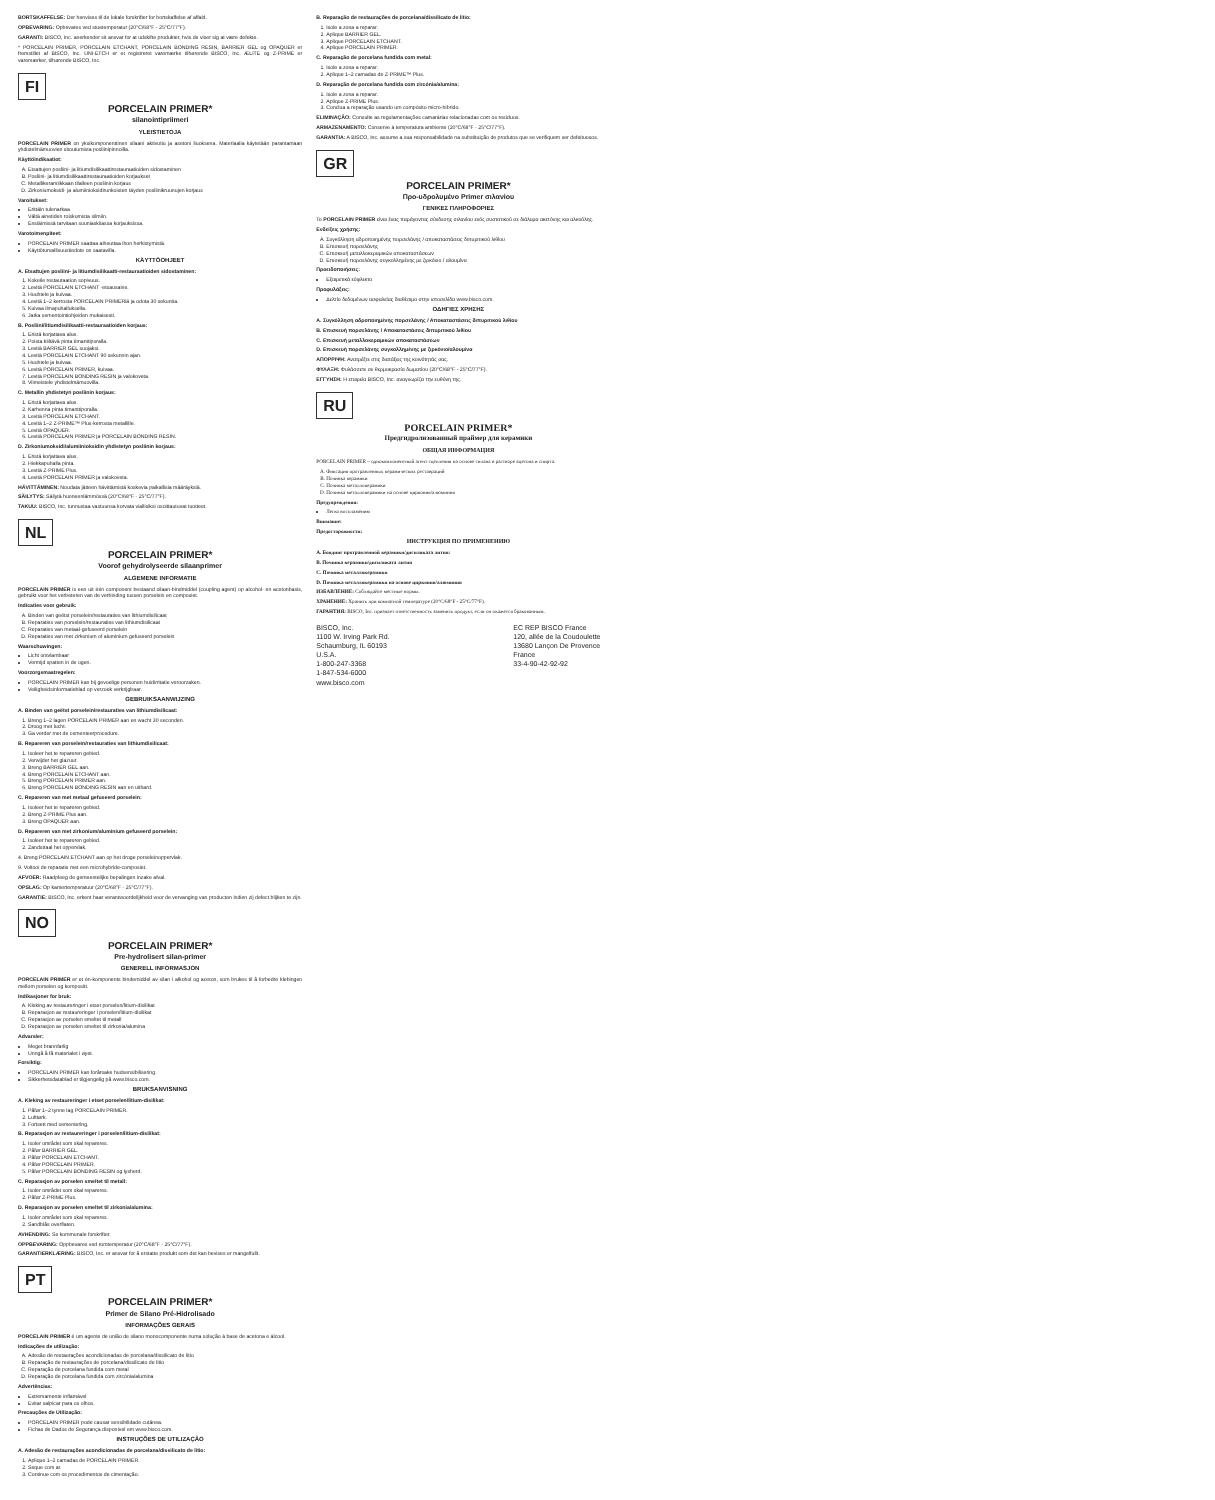BORTSKAFFELSE: Der henvises til de lokale forskrifter for bortskaffelse af affald.
OPBEVARING: Opbevares ved stuetemperatur (20°C/68°F - 25°C/77°F).
GARANTI: BISCO, Inc. anerkender sit ansvar for at udskifte produkter, hvis de viser sig at være defekte.
* PORCELAIN PRIMER, PORCELAIN ETCHANT, PORCELAIN BONDING RESIN, BARRIER GEL og OPAQUER er fremstillet af BISCO, Inc. UNI-ETCH er et registreret varemærke tilhørende BISCO, Inc. ÆLITE og Z-PRIME er varemærker, tilhørende BISCO, Inc.
FI
PORCELAIN PRIMER*
silanointipriimeri
YLEISTIETOJA
PORCELAIN PRIMER on yksikomponenttinen silaani aktivoitu ja asetoni liuoksena. Materiaalia käytetään parantamaan yhdistelmämuovien sitoutumista posliinipinnoilla.
Käyttöindikaatiot:
A. Etsattujen posliini- ja litiumdisilikaattirestauraatioiden sidostaminen
B. Posliini- ja litiumdisilikaattirestauraatioiden korjaukset
C. Metallikeramiikkaan tilalleen posliinin korjaus
D. Zirkoniumoksidi- ja alumiinioksidirunkoisten täyden posliinikruunujen korjaus
Varoitukset:
Erittäin tulenarkaa
Vältä ainetiden roiskumista silmiin.
Ensiäimissä tarvitaan suuniaskiiassa korjauksissa.
Varotoimenpiteet:
PORCELAIN PRIMER saattaa aiheuttaa ihon herkistymistä.
Käyttöturvallisuustiedote on saatavilla.
KÄYTTÖOHJEET
A. Etsattujen posliini- ja litiumdisilikaatti-restauraatioiden sidostaminen:
1. Kokeile restauraation sopivuus.
2. Levitä PORCELAIN ETCHANT -etsausaine.
3. Huuhtele ja kuivaa.
4. Levitä 1–2 kerrosta PORCELAIN PRIMERiä ja odota 30 sekuntia.
5. Kuivaa ilmapuhalluksella.
6. Jatka sementointiohjeiden mukaisesti.
B. Posliini/litiumdisilikaatti-restauraatioiden korjaus:
1. Eristä korjattava alue.
2. Poista kiiltävä pinta timanttiporalla.
3. Levitä BARRIER GEL suojaksi.
4. Levitä PORCELAIN ETCHANT 90 sekunnin ajan.
5. Huuhtele ja kuivaa.
6. Levitä PORCELAIN PRIMER, kuivaa.
7. Levitä PORCELAIN BONDING RESIN ja valokoveta.
8. Viimeistele yhdistelmämuovilla.
C. Metallin yhdistetyn posliinin korjaus:
1. Eristä korjattava alue.
2. Karhenna pinta timanttiporalla.
3. Levitä PORCELAIN ETCHANT.
4. Levitä 1–2 Z-PRIME™ Plus-kerrosta metallille.
5. Levitä OPAQUER.
6. Levitä PORCELAIN PRIMER ja PORCELAIN BONDING RESIN.
D. Zirkoniumoksidi/alumiinioksidin yhdistetyn posliinin korjaus:
1. Eristä korjattava alue.
2. Hiekkapuhalla pinta.
3. Levitä Z-PRIME Plus.
4. Levitä PORCELAIN PRIMER ja valokoveta.
HÄVITTÄMINEN: Noudata jätteen hävittämistä koskevia paikallisia määräyksiä.
SÄILYTYS: Säilytä huoneenlämmössä (20°C/68°F - 25°C/77°F).
TAKUU: BISCO, Inc. tunnustaa vastuunsa korvata viallisiksi osoittautuvat tuotteet.
NL
PORCELAIN PRIMER*
Voorof gehydrolyseerde silaanprimer
ALGEMENE INFORMATIE
PORCELAIN PRIMER is een uit één component bestaand silaan-bindmiddel (coupling agent) op alcohol- en acetonbasis, gebruikt voor het verbeteren van de verbinding tussen porselein en composiet.
Indicaties voor gebruik:
A. Binden van geëtst porselein/restauraties van lithiumdisilicaat
B. Reparaties van porselein/restauraties van lithiumdisilicaat
C. Reparaties van metaal-gefuseerd porselein
D. Reparaties van met zirkonium of aluminium gefuseerd porselein
Waarschuwingen:
Licht ontvlambaar
Vermijd spatten in de ogen.
Voorzorgsmaatregelen:
PORCELAIN PRIMER kan bij gevoelige personen huidirritatie veroorzaken.
Veiligheidsinformatieblad op verzoek verkrijgbaar.
GEBRUIKSAANWIJZING
A. Binden van geëtst porselein/restauraties van lithiumdisilicaat:
1. Breng 1–2 lagen PORCELAIN PRIMER aan en wacht 30 seconden.
2. Droog met lucht.
3. Ga verder met de cementeerprocedure.
B. Repareren van porselein/restauraties van lithiumdisilicaat:
1. Isoleer het te repareren gebied.
2. Verwijder het glazuur.
3. Breng BARRIER GEL aan.
4. Breng PORCELAIN ETCHANT aan.
5. Breng PORCELAIN PRIMER aan.
6. Breng PORCELAIN BONDING RESIN aan en uithard.
C. Repareren van met metaal gefuseerd porselein:
1. Isoleer het te repareren gebied.
2. Breng Z-PRIME Plus aan.
3. Breng OPAQUER aan.
D. Repareren van met zirkonium/aluminium gefuseerd porselein:
1. Isoleer het te repareren gebied.
2. Zandstraal het oppervlak.
4. Breng PORCELAIN ETCHANT aan op het droge porseleinoppervlak.
9. Voltooi de reparatie met een microhybride-composiet.
AFVOER: Raadpleeg de gemeentelijke bepalingen inzake afval.
OPSLAG: Op kamertemperatuur (20°C/68°F - 25°C/77°F).
GARANTIE: BISCO, Inc. erkent haar verantwoordelijkheid voor de vervanging van producten indien zij defect blijken te zijn.
NO
PORCELAIN PRIMER*
Pre-hydrolisert silan-primer
GENERELL INFORMASJON
PORCELAIN PRIMER er et én-komponents bindemiddel av silan i alkohol og aceton, som brukes til å forbedre klebingen mellom porselen og kompositt.
Indikasjoner for bruk:
A. Kleking av restaureringer i etset porselen/litium-disilikat
B. Reparasjon av restaureringer i porselen/litium-disilikat
C. Reparasjon av porselen smeltet til metall
D. Reparasjon av porselen smeltet til zirkonia/alumina
Advarsler:
Meget brannfarlig
Unngå å få materialet i øyet.
Forsiktig:
PORCELAIN PRIMER kan forårsake hudsensibilisering.
Sikkerhetsdatablad er tilgjengelig på www.bisco.com.
BRUKSANVISNING
A. Kleking av restaureringer i etset porselen/litium-disilikat:
1. Påfør 1–2 tynne lag PORCELAIN PRIMER.
2. Lufttørk.
3. Fortsett med sementering.
B. Reparasjon av restaureringer i porselen/litium-disilikat:
1. Isoler området som skal repareres.
2. Påfør BARRIER GEL.
3. Påfør PORCELAIN ETCHANT.
4. Påfør PORCELAIN PRIMER.
5. Påfør PORCELAIN BONDING RESIN og lysherd.
C. Reparasjon av porselen smeltet til metall:
1. Isoler området som skal repareres.
2. Påfør Z-PRIME Plus.
D. Reparasjon av porselen smeltet til zirkonia/alumina:
1. Isoler området som skal repareres.
2. Sandblås overflaten.
AVHENDING: Se kommunale forskrifter.
OPPBEVARING: Oppbevares ved romtemperatur (20°C/68°F - 25°C/77°F).
GARANTIERKLÆRING: BISCO, Inc. er ansvar for å erstatte produkt som det kan bevises er mangelfullt.
PT
PORCELAIN PRIMER*
Primer de Silano Pré-Hidrolisado
INFORMAÇÕES GERAIS
PORCELAIN PRIMER é um agente de união de silano monocomponente numa solução à base de acetona e álcool.
Indicações de utilização:
A. Adesão de restaurações acondicionadas de porcelana/dissilicato de lítio
B. Reparação de restaurações de porcelana/dissilicato de lítio
C. Reparação de porcelana fundida com metal
D. Reparação de porcelana fundida com zircónia/alumina
Advertências:
Extremamente inflamável
Evitar salpicar para os olhos.
Precauções de Utilização:
PORCELAIN PRIMER pode causar sensibilidade cutânea.
Fichas de Dados de Segurança disponível em www.bisco.com.
INSTRUÇÕES DE UTILIZAÇÃO
A. Adesão de restaurações acondicionadas de porcelana/dissilicato de lítio:
1. Aplique 1–2 camadas de PORCELAIN PRIMER.
2. Seque com ar.
3. Continue com os procedimentos de cimentação.
B. Reparação de restaurações de porcelana/dissilicato de lítio:
1. Isole a zona a reparar.
2. Aplique BARRIER GEL.
3. Aplique PORCELAIN ETCHANT.
4. Aplique PORCELAIN PRIMER.
C. Reparação de porcelana fundida com metal:
1. Isole a zona a reparar.
2. Aplique 1–2 camadas de Z-PRIME™ Plus.
D. Reparação de porcelana fundida com zircónia/alumina:
1. Isole a zona a reparar.
2. Aplique Z-PRIME Plus.
3. Conclua a reparação usando um compósito micro-híbrido.
ELIMINAÇÃO: Consulte as regulamentações camarárias relacionadas com os resíduos.
ARMAZENAMENTO: Conserve à temperatura ambiente (20°C/68°F - 25°C/77°F).
GARANTIA: A BISCO, Inc. assume a sua responsabilidade na substituição de produtos que se verifiquem ser defeituosos.
GR
PORCELAIN PRIMER*
Προ-υδρολυμένο Primer σιλανίου
ΓΕΝΙΚΕΣ ΠΛΗΡΟΦΟΡΙΕΣ
Το PORCELAIN PRIMER είναι ένας παράγοντας σύνδεσης σιλανίου ενός συστατικού σε διάλυμα ακετόνης και αλκοόλης.
Ενδείξεις χρήσης:
A. Συγκόλληση αδροποιημένης πορσελάνης / αποκαταστάσεις διπυριτικού λιθίου
B. Επισκευή πορσελάνης
C. Επισκευή μεταλλοκεραμικών αποκαταστάσεων
D. Επισκευή πορσελάνης συγκολλημένης με ζιρκόνιο / αλουμίνα
Προειδοποιήσεις:
Εξαιρετικά εύφλεκτο
Προφυλάξεις:
Δελτίο δεδομένων ασφαλείας διαθέσιμο στην ιστοσελίδα www.bisco.com.
ΟΔΗΓΙΕΣ ΧΡΗΣΗΣ
A. Συγκόλληση αδροποιημένης πορσελάνης / Αποκαταστάσεις διπυριτικού λιθίου
B. Επισκευή πορσελάνης / Αποκαταστάσεις διπυριτικού λιθίου
C. Επισκευή μεταλλοκεραμικών αποκαταστάσεων
D. Επισκευή πορσελάνης συγκολλημένης με ζιρκόνιο/αλουμίνα
ΑΠΟΡΡΙΨΗ: Ανατρέξτε στις διατάξεις της κοινότητάς σας.
ΦΥΛΑΞΗ: Φυλάσσετε σε θερμοκρασία δωματίου (20°C/68°F - 25°C/77°F).
ΕΓΓΥΗΣΗ: Η εταιρεία BISCO, Inc. αναγνωρίζει την ευθύνη της.
RU
PORCELAIN PRIMER*
Предгидролизованный праймер для керамики
ОБЩАЯ ИНФОРМАЦИЯ
PORCELAIN PRIMER – однокомпонентный агент сцепления на основе силана в растворе ацетона и спирта.
A. Фиксация протравленных керамических реставраций
B. Починка керамики
C. Починка металлокерамики
D. Починка металлокерамики на основе циркония/алюминия
Предупреждения:
Легко воспламеним
Внимание:
Предосторожности:
ИНСТРУКЦИЯ ПО ПРИМЕНЕНИЮ
A. Бондинг протравленной керамики/дисиликата лития:
B. Починка керамики/дисиликата лития
C. Починка металлокерамики
D. Починка металлокерамики на основе циркония/алюминия
ИЗБАВЛЕНИЕ: Соблюдайте местные нормы.
ХРАНЕНИЕ: Хранить при комнатной температуре (20°C/68°F - 25°C/77°F).
ГАРАНТИЯ: BISCO, Inc. признает ответственность заменить продукт, если он окажется бракованным.
BISCO, Inc.
1100 W. Irving Park Rd.
Schaumburg, IL 60193
U.S.A.
1-800-247-3368
1-847-534-6000
www.bisco.com
EC REP BISCO France
120, allée de la Coudoulette
13680 Lançon De Provence
France
33-4-90-42-92-92